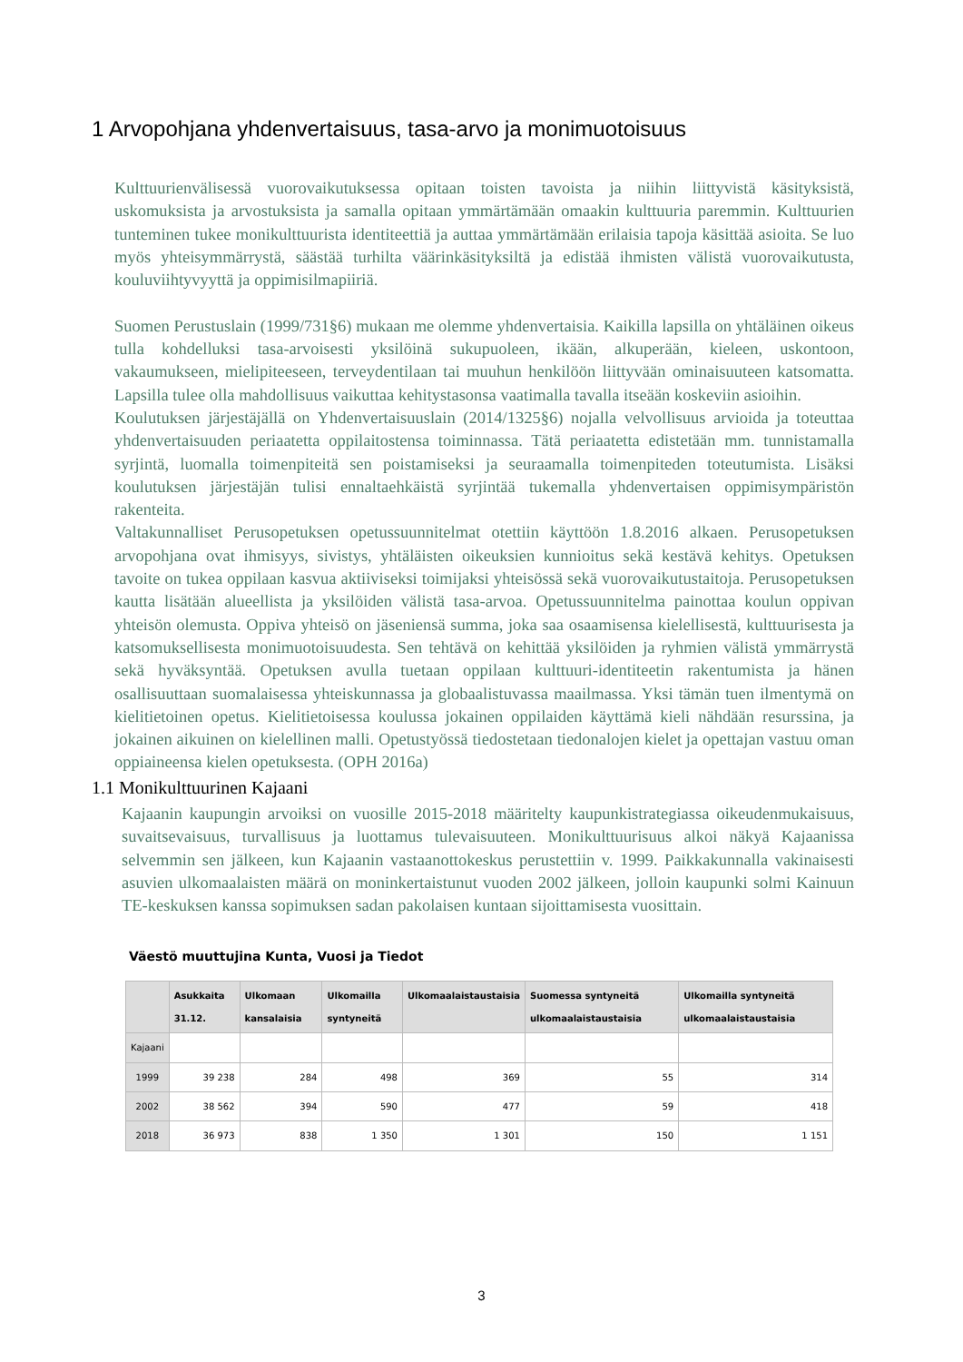1 Arvopohjana yhdenvertaisuus, tasa-arvo ja monimuotoisuus
Kulttuurienvälisessä vuorovaikutuksessa opitaan toisten tavoista ja niihin liittyvistä käsityksistä, uskomuksista ja arvostuksista ja samalla opitaan ymmärtämään omaakin kulttuuria paremmin. Kulttuurien tunteminen tukee monikulttuurista identiteettiä ja auttaa ymmärtämään erilaisia tapoja käsittää asioita. Se luo myös yhteisymmärrystä, säästää turhilta väärinkäsityksiltä ja edistää ihmisten välistä vuorovaikutusta, kouluviihtyvyyttä ja oppimisilmapiiriä.
Suomen Perustuslain (1999/731§6) mukaan me olemme yhdenvertaisia. Kaikilla lapsilla on yhtäläinen oikeus tulla kohdelluksi tasa-arvoisesti yksilöinä sukupuoleen, ikään, alkuperään, kieleen, uskontoon, vakaumukseen, mielipiteeseen, terveydentilaan tai muuhun henkilöön liittyvään ominaisuuteen katsomatta. Lapsilla tulee olla mahdollisuus vaikuttaa kehitystasonsa vaatimalla tavalla itseään koskeviin asioihin.
Koulutuksen järjestäjällä on Yhdenvertaisuuslain (2014/1325§6) nojalla velvollisuus arvioida ja toteuttaa yhdenvertaisuuden periaatetta oppilaitostensa toiminnassa. Tätä periaatetta edistetään mm. tunnistamalla syrjintä, luomalla toimenpiteitä sen poistamiseksi ja seuraamalla toimenpiteden toteutumista. Lisäksi koulutuksen järjestäjän tulisi ennaltaehkäistä syrjintää tukemalla yhdenvertaisen oppimisympäristön rakenteita.
Valtakunnalliset Perusopetuksen opetussuunnitelmat otettiin käyttöön 1.8.2016 alkaen. Perusopetuksen arvopohjana ovat ihmisyys, sivistys, yhtäläisten oikeuksien kunnioitus sekä kestävä kehitys. Opetuksen tavoite on tukea oppilaan kasvua aktiiviseksi toimijaksi yhteisössä sekä vuorovaikutustaitoja. Perusopetuksen kautta lisätään alueellista ja yksilöiden välistä tasa-arvoa. Opetussuunnitelma painottaa koulun oppivan yhteisön olemusta. Oppiva yhteisö on jäseniensä summa, joka saa osaamisensa kielellisestä, kulttuurisesta ja katsomuksellisesta monimuotoisuudesta. Sen tehtävä on kehittää yksilöiden ja ryhmien välistä ymmärrystä sekä hyväksyntää. Opetuksen avulla tuetaan oppilaan kulttuuri-identiteetin rakentumista ja hänen osallisuuttaan suomalaisessa yhteiskunnassa ja globaalistuvassa maailmassa. Yksi tämän tuen ilmentymä on kielitietoinen opetus. Kielitietoisessa koulussa jokainen oppilaiden käyttämä kieli nähdään resurssina, ja jokainen aikuinen on kielellinen malli. Opetustyössä tiedostetaan tiedonalojen kielet ja opettajan vastuu oman oppiaineensa kielen opetuksesta. (OPH 2016a)
1.1 Monikulttuurinen Kajaani
Kajaanin kaupungin arvoiksi on vuosille 2015-2018 määritelty kaupunkistrategiassa oikeudenmukaisuus, suvaitsevaisuus, turvallisuus ja luottamus tulevaisuuteen. Monikulttuurisuus alkoi näkyä Kajaanissa selvemmin sen jälkeen, kun Kajaanin vastaanottokeskus perustettiin v. 1999. Paikkakunnalla vakinaisesti asuvien ulkomaalaisten määrä on moninkertaistunut vuoden 2002 jälkeen, jolloin kaupunki solmi Kainuun TE-keskuksen kanssa sopimuksen sadan pakolaisen kuntaan sijoittamisesta vuosittain.
Väestö muuttujina Kunta, Vuosi ja Tiedot
| | Asukkaita 31.12. | Ulkomaan kansalaisia | Ulkomailla syntyneitä | Ulkomaalaistaustaisia | Suomessa syntyneitä ulkomaalaistaustaisia | Ulkomailla syntyneitä ulkomaalaistaustaisia |
| --- | --- | --- | --- | --- | --- | --- |
| Kajaani | | | | | | |
| 1999 | 39 238 | 284 | 498 | 369 | 55 | 314 |
| 2002 | 38 562 | 394 | 590 | 477 | 59 | 418 |
| 2018 | 36 973 | 838 | 1 350 | 1 301 | 150 | 1 151 |
3